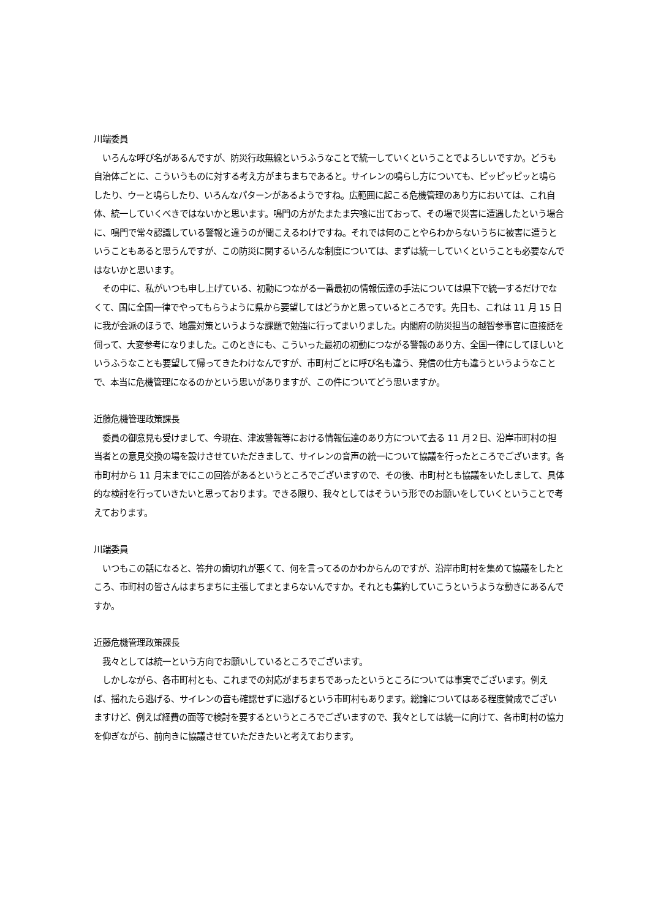川端委員
　いろんな呼び名があるんですが、防災行政無線というふうなことで統一していくということでよろしいですか。どうも自治体ごとに、こういうものに対する考え方がまちまちであると。サイレンの鳴らし方についても、ピッピッピッと鳴らしたり、ウーと鳴らしたり、いろんなパターンがあるようですね。広範囲に起こる危機管理のあり方においては、これ自体、統一していくべきではないかと思います。鳴門の方がたまたま宍喰に出ておって、その場で災害に遭遇したという場合に、鳴門で常々認識している警報と違うのが聞こえるわけですね。それでは何のことやらわからないうちに被害に遭うということもあると思うんですが、この防災に関するいろんな制度については、まずは統一していくということも必要なんではないかと思います。
　その中に、私がいつも申し上げている、初動につながる一番最初の情報伝達の手法については県下で統一するだけでなくて、国に全国一律でやってもらうように県から要望してはどうかと思っているところです。先日も、これは 11 月 15 日に我が会派のほうで、地震対策というような課題で勉強に行ってまいりました。内閣府の防災担当の越智参事官に直接話を伺って、大変参考になりました。このときにも、こういった最初の初動につながる警報のあり方、全国一律にしてほしいというふうなことも要望して帰ってきたわけなんですが、市町村ごとに呼び名も違う、発信の仕方も違うというようなことで、本当に危機管理になるのかという思いがありますが、この件についてどう思いますか。
近藤危機管理政策課長
　委員の御意見も受けまして、今現在、津波警報等における情報伝達のあり方について去る 11 月２日、沿岸市町村の担当者との意見交換の場を設けさせていただきまして、サイレンの音声の統一について協議を行ったところでございます。各市町村から 11 月末までにこの回答があるというところでございますので、その後、市町村とも協議をいたしまして、具体的な検討を行っていきたいと思っております。できる限り、我々としてはそういう形でのお願いをしていくということで考えております。
川端委員
　いつもこの話になると、答弁の歯切れが悪くて、何を言ってるのかわからんのですが、沿岸市町村を集めて協議をしたところ、市町村の皆さんはまちまちに主張してまとまらないんですか。それとも集約していこうというような動きにあるんですか。
近藤危機管理政策課長
　我々としては統一という方向でお願いしているところでございます。
　しかしながら、各市町村とも、これまでの対応がまちまちであったというところについては事実でございます。例えば、揺れたら逃げる、サイレンの音も確認せずに逃げるという市町村もあります。総論についてはある程度賛成でございますけど、例えば経費の面等で検討を要するというところでございますので、我々としては統一に向けて、各市町村の協力を仰ぎながら、前向きに協議させていただきたいと考えております。